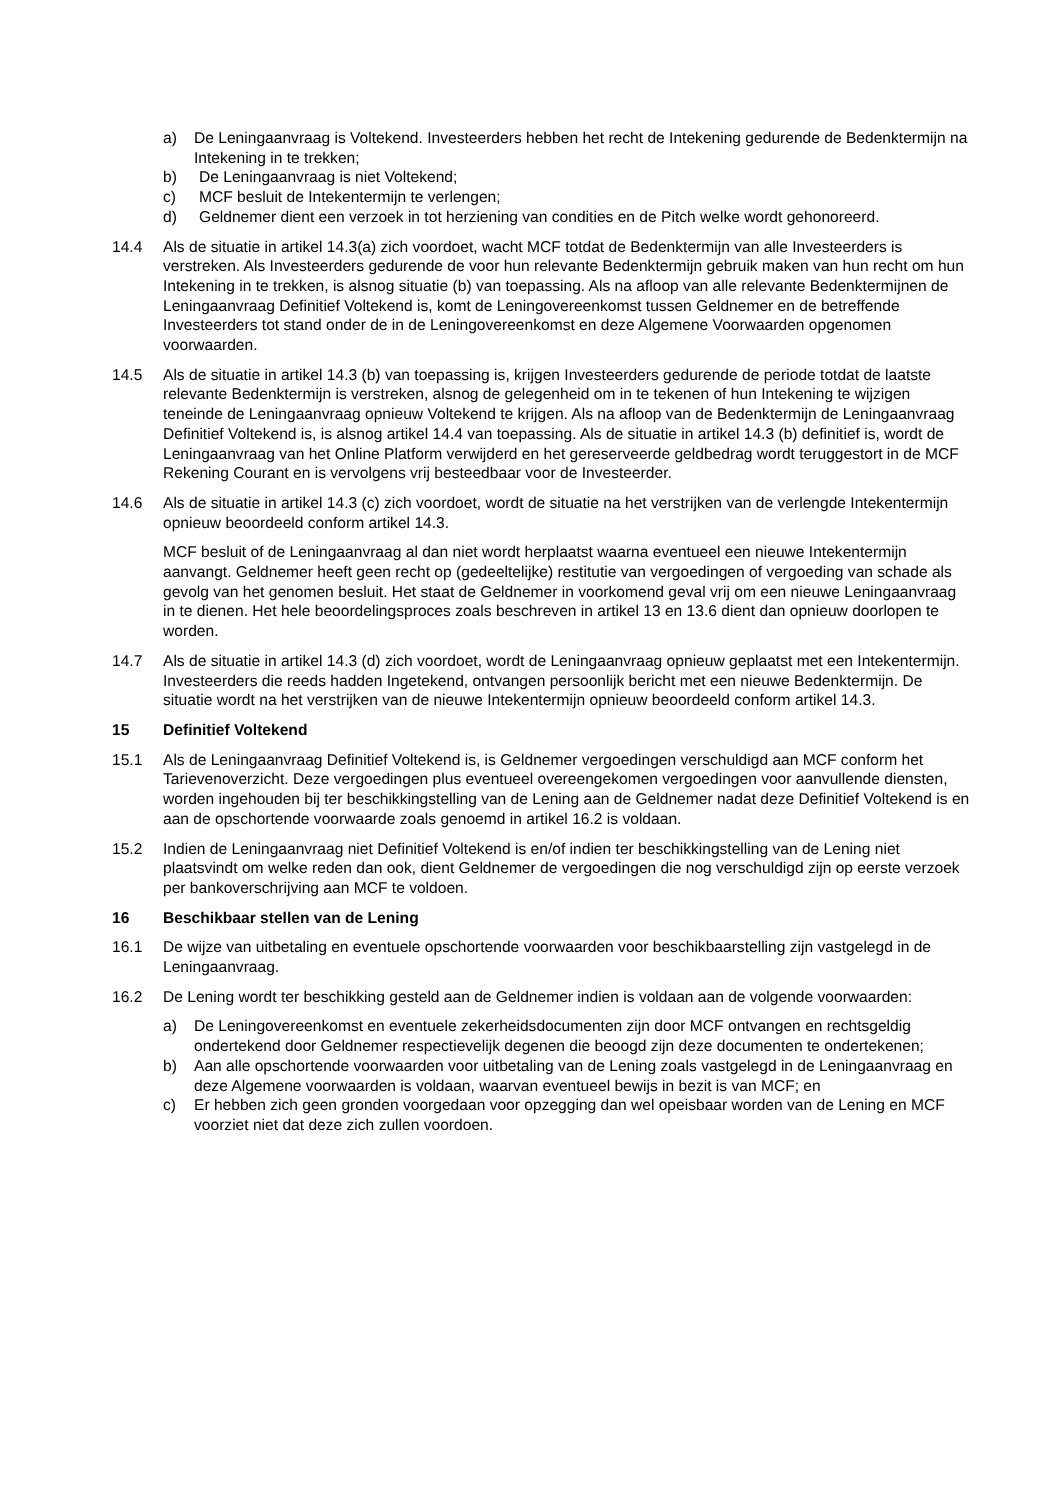a) De Leningaanvraag is Voltekend. Investeerders hebben het recht de Intekening gedurende de Bedenktermijn na Intekening in te trekken;
b) De Leningaanvraag is niet Voltekend;
c) MCF besluit de Intekentermijn te verlengen;
d) Geldnemer dient een verzoek in tot herziening van condities en de Pitch welke wordt gehonoreerd.
14.4 Als de situatie in artikel 14.3(a) zich voordoet, wacht MCF totdat de Bedenktermijn van alle Investeerders is verstreken. Als Investeerders gedurende de voor hun relevante Bedenktermijn gebruik maken van hun recht om hun Intekening in te trekken, is alsnog situatie (b) van toepassing. Als na afloop van alle relevante Bedenktermijnen de Leningaanvraag Definitief Voltekend is, komt de Leningovereenkomst tussen Geldnemer en de betreffende Investeerders tot stand onder de in de Leningovereenkomst en deze Algemene Voorwaarden opgenomen voorwaarden.
14.5 Als de situatie in artikel 14.3 (b) van toepassing is, krijgen Investeerders gedurende de periode totdat de laatste relevante Bedenktermijn is verstreken, alsnog de gelegenheid om in te tekenen of hun Intekening te wijzigen teneinde de Leningaanvraag opnieuw Voltekend te krijgen. Als na afloop van de Bedenktermijn de Leningaanvraag Definitief Voltekend is, is alsnog artikel 14.4 van toepassing. Als de situatie in artikel 14.3 (b) definitief is, wordt de Leningaanvraag van het Online Platform verwijderd en het gereserveerde geldbedrag wordt teruggestort in de MCF Rekening Courant en is vervolgens vrij besteedbaar voor de Investeerder.
14.6 Als de situatie in artikel 14.3 (c) zich voordoet, wordt de situatie na het verstrijken van de verlengde Intekentermijn opnieuw beoordeeld conform artikel 14.3.
MCF besluit of de Leningaanvraag al dan niet wordt herplaatst waarna eventueel een nieuwe Intekentermijn aanvangt. Geldnemer heeft geen recht op (gedeeltelijke) restitutie van vergoedingen of vergoeding van schade als gevolg van het genomen besluit. Het staat de Geldnemer in voorkomend geval vrij om een nieuwe Leningaanvraag in te dienen. Het hele beoordelingsproces zoals beschreven in artikel 13 en 13.6 dient dan opnieuw doorlopen te worden.
14.7 Als de situatie in artikel 14.3 (d) zich voordoet, wordt de Leningaanvraag opnieuw geplaatst met een Intekentermijn. Investeerders die reeds hadden Ingetekend, ontvangen persoonlijk bericht met een nieuwe Bedenktermijn. De situatie wordt na het verstrijken van de nieuwe Intekentermijn opnieuw beoordeeld conform artikel 14.3.
15 Definitief Voltekend
15.1 Als de Leningaanvraag Definitief Voltekend is, is Geldnemer vergoedingen verschuldigd aan MCF conform het Tarievenoverzicht. Deze vergoedingen plus eventueel overeengekomen vergoedingen voor aanvullende diensten, worden ingehouden bij ter beschikkingstelling van de Lening aan de Geldnemer nadat deze Definitief Voltekend is en aan de opschortende voorwaarde zoals genoemd in artikel 16.2 is voldaan.
15.2 Indien de Leningaanvraag niet Definitief Voltekend is en/of indien ter beschikkingstelling van de Lening niet plaatsvindt om welke reden dan ook, dient Geldnemer de vergoedingen die nog verschuldigd zijn op eerste verzoek per bankoverschrijving aan MCF te voldoen.
16 Beschikbaar stellen van de Lening
16.1 De wijze van uitbetaling en eventuele opschortende voorwaarden voor beschikbaarstelling zijn vastgelegd in de Leningaanvraag.
16.2 De Lening wordt ter beschikking gesteld aan de Geldnemer indien is voldaan aan de volgende voorwaarden:
a) De Leningovereenkomst en eventuele zekerheidsdocumenten zijn door MCF ontvangen en rechtsgeldig ondertekend door Geldnemer respectievelijk degenen die beoogd zijn deze documenten te ondertekenen;
b) Aan alle opschortende voorwaarden voor uitbetaling van de Lening zoals vastgelegd in de Leningaanvraag en deze Algemene voorwaarden is voldaan, waarvan eventueel bewijs in bezit is van MCF; en
c) Er hebben zich geen gronden voorgedaan voor opzegging dan wel opeisbaar worden van de Lening en MCF voorziet niet dat deze zich zullen voordoen.